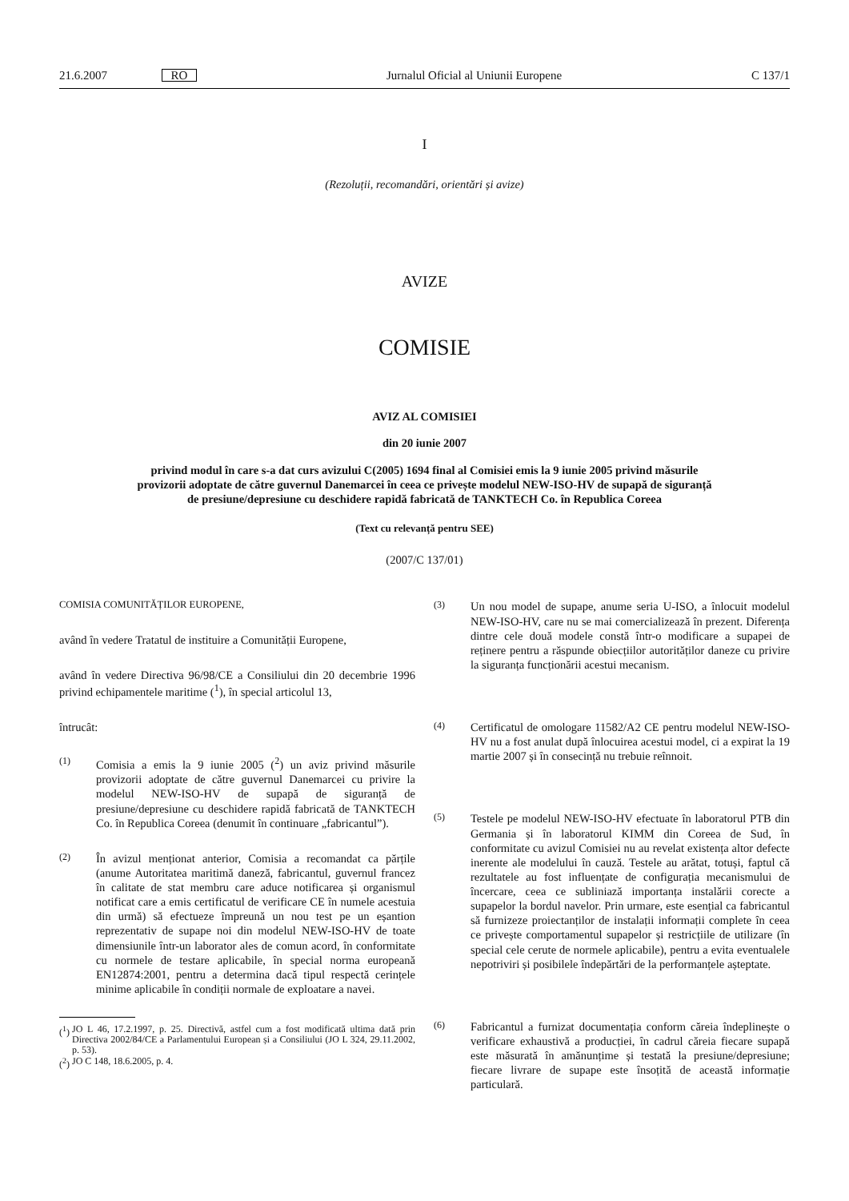21.6.2007 RO Jurnalul Oficial al Uniunii Europene C 137/1
I
(Rezoluții, recomandări, orientări și avize)
AVIZE
COMISIE
AVIZ AL COMISIEI
din 20 iunie 2007
privind modul în care s-a dat curs avizului C(2005) 1694 final al Comisiei emis la 9 iunie 2005 privind măsurile provizorii adoptate de către guvernul Danemarcei în ceea ce privește modelul NEW-ISO-HV de supapă de siguranță de presiune/depresiune cu deschidere rapidă fabricată de TANKTECH Co. în Republica Coreea
(Text cu relevanță pentru SEE)
(2007/C 137/01)
COMISIA COMUNITĂȚILOR EUROPENE,
având în vedere Tratatul de instituire a Comunității Europene,
având în vedere Directiva 96/98/CE a Consiliului din 20 decembrie 1996 privind echipamentele maritime (<sup>1</sup>), în special articolul 13,
întrucât:
(1)
Comisia a emis la 9 iunie 2005 (<sup>2</sup>) un aviz privind măsurile provizorii adoptate de către guvernul Danemarcei cu privire la modelul NEW-ISO-HV de supapă de siguranță de presiune/depresiune cu deschidere rapidă fabricată de TANKTECH Co. în Republica Coreea (denumit în continuare „fabricantul”).
(2)
În avizul menționat anterior, Comisia a recomandat ca părțile (anume Autoritatea maritimă daneză, fabricantul, guvernul francez în calitate de stat membru care aduce notificarea și organismul notificat care a emis certificatul de verificare CE în numele acestuia din urmă) să efectueze împreună un nou test pe un eșantion reprezentativ de supape noi din modelul NEW-ISO-HV de toate dimensiunile într-un laborator ales de comun acord, în conformitate cu normele de testare aplicabile, în special norma europeană EN12874:2001, pentru a determina dacă tipul respectă cerințele minime aplicabile în condiții normale de exploatare a navei.
(<sup>1</sup>) JO L 46, 17.2.1997, p. 25. Directivă, astfel cum a fost modificată ultima dată prin Directiva 2002/84/CE a Parlamentului European și a Consiliului (JO L 324, 29.11.2002, p. 53).
(<sup>2</sup>) JO C 148, 18.6.2005, p. 4.
(3)
Un nou model de supape, anume seria U-ISO, a înlocuit modelul NEW-ISO-HV, care nu se mai comercializează în prezent. Diferența dintre cele două modele constă într-o modificare a supapei de reținere pentru a răspunde obiecțiilor autorităților daneze cu privire la siguranța funcționării acestui mecanism.
(4)
Certificatul de omologare 11582/A2 CE pentru modelul NEW-ISO-HV nu a fost anulat după înlocuirea acestui model, ci a expirat la 19 martie 2007 și în consecință nu trebuie reînnoit.
(5)
Testele pe modelul NEW-ISO-HV efectuate în laboratorul PTB din Germania și în laboratorul KIMM din Coreea de Sud, în conformitate cu avizul Comisiei nu au revelat existența altor defecte inerente ale modelului în cauză. Testele au arătat, totuși, faptul că rezultatele au fost influențate de configurația mecanismului de încercare, ceea ce subliniază importanța instalării corecte a supapelor la bordul navelor. Prin urmare, este esențial ca fabricantul să furnizeze proiectanților de instalații informații complete în ceea ce privește comportamentul supapelor și restricțiile de utilizare (în special cele cerute de normele aplicabile), pentru a evita eventualele nepotriviri și posibilele îndepărtări de la performanțele așteptate.
(6)
Fabricantul a furnizat documentația conform căreia îndeplinește o verificare exhaustivă a producției, în cadrul căreia fiecare supapă este măsurată în amănunțime și testată la presiune/depresiune; fiecare livrare de supape este însoțită de această informație particulară.